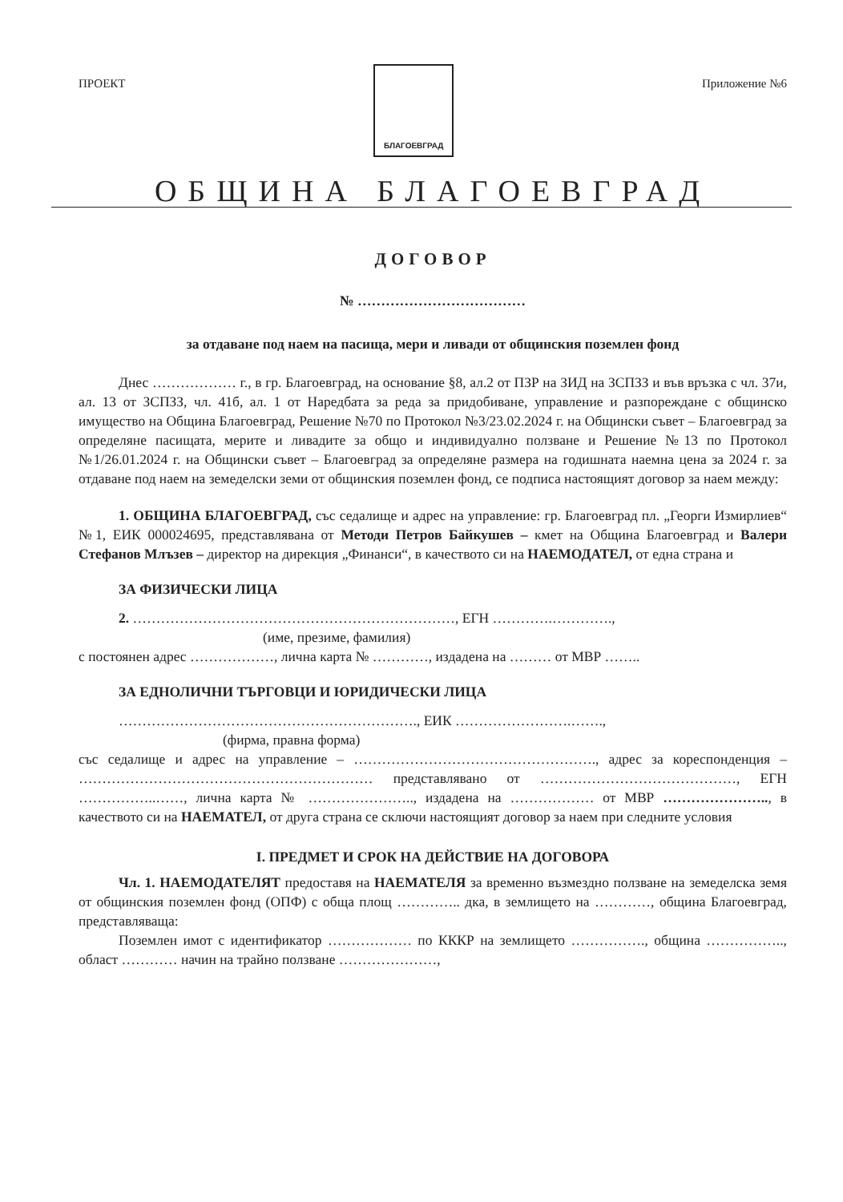ПРОЕКТ
БЛАГОЕВГРАД
Приложение №6
ОБЩИНА БЛАГОЕВГРАД
ДОГОВОР
№ ………………………………
за отдаване под наем на пасища, мери и ливади от общинския поземлен фонд
Днес ……………… г., в гр. Благоевград, на основание §8, ал.2 от ПЗР на ЗИД на ЗСПЗЗ и във връзка с чл. 37и, ал. 13 от ЗСПЗЗ, чл. 41б, ал. 1 от Наредбата за реда за придобиване, управление и разпореждане с общинско имущество на Община Благоевград, Решение №70 по Протокол №3/23.02.2024 г. на Общински съвет – Благоевград за определяне пасищата, мерите и ливадите за общо и индивидуално ползване и Решение №13 по Протокол №1/26.01.2024 г. на Общински съвет – Благоевград за определяне размера на годишната наемна цена за 2024 г. за отдаване под наем на земеделски земи от общинския поземлен фонд, се подписа настоящият договор за наем между:
1. ОБЩИНА БЛАГОЕВГРАД, със седалище и адрес на управление: гр. Благоевград пл. „Георги Измирлиев“ №1, ЕИК 000024695, представлявана от Методи Петров Байкушев – кмет на Община Благоевград и Валери Стефанов Млъзев – директор на дирекция „Финанси“, в качеството си на НАЕМОДАТЕЛ, от една страна и
ЗА ФИЗИЧЕСКИ ЛИЦА
2. ……………………………………………………………, ЕГН ………….………….,
(име, презиме, фамилия)
с постоянен адрес ………………, лична карта № …………, издадена на ……… от МВР ……..
ЗА ЕДНОЛИЧНИ ТЪРГОВЦИ И ЮРИДИЧЕСКИ ЛИЦА
………………………………………………………., ЕИК …………………….…….,
(фирма, правна форма)
със седалище и адрес на управление – ……………………………………………., адрес за кореспонденция – ……………………………………………………… представлявано от ……………………………………, ЕГН ……………..……, лична карта № ………………….., издадена на ……………… от МВР ………………….., в качеството си на НАЕМАТЕЛ, от друга страна се сключи настоящият договор за наем при следните условия
I. ПРЕДМЕТ И СРОК НА ДЕЙСТВИЕ НА ДОГОВОРА
Чл. 1. НАЕМОДАТЕЛЯТ предоставя на НАЕМАТЕЛЯ за временно възмездно ползване на земеделска земя от общинския поземлен фонд (ОПФ) с обща площ ………….. дка, в землището на …………, община Благоевград, представляваща:
Поземлен имот с идентификатор ……………… по КККР на землището ……………., община …………….., област ………… начин на трайно ползване …………………,